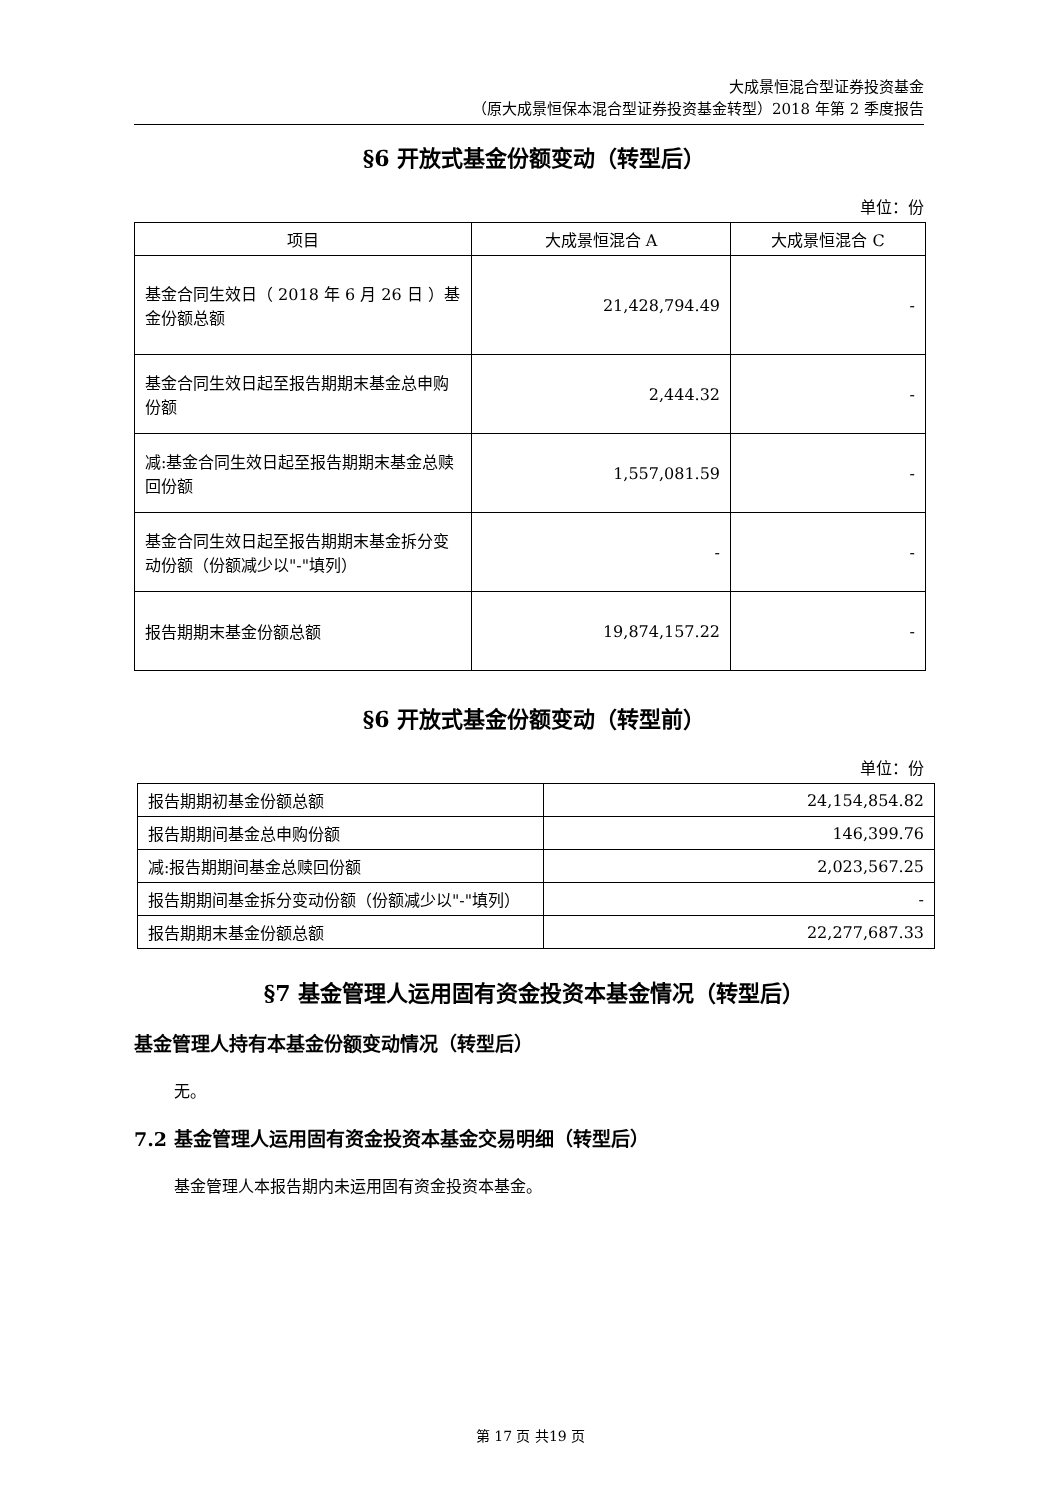大成景恒混合型证券投资基金
（原大成景恒保本混合型证券投资基金转型）2018 年第 2 季度报告
§6 开放式基金份额变动（转型后）
单位：份
| 项目 | 大成景恒混合 A | 大成景恒混合 C |
| --- | --- | --- |
| 基金合同生效日（ 2018 年 6 月 26 日 ）基金份额总额 | 21,428,794.49 | - |
| 基金合同生效日起至报告期期末基金总申购份额 | 2,444.32 | - |
| 减:基金合同生效日起至报告期期末基金总赎回份额 | 1,557,081.59 | - |
| 基金合同生效日起至报告期期末基金拆分变动份额（份额减少以"-"填列） | - | - |
| 报告期期末基金份额总额 | 19,874,157.22 | - |
§6 开放式基金份额变动（转型前）
单位：份
| 报告期期初基金份额总额 | 24,154,854.82 |
| 报告期期间基金总申购份额 | 146,399.76 |
| 减:报告期期间基金总赎回份额 | 2,023,567.25 |
| 报告期期间基金拆分变动份额（份额减少以"-"填列） | - |
| 报告期期末基金份额总额 | 22,277,687.33 |
§7 基金管理人运用固有资金投资本基金情况（转型后）
基金管理人持有本基金份额变动情况（转型后）
无。
7.2 基金管理人运用固有资金投资本基金交易明细（转型后）
基金管理人本报告期内未运用固有资金投资本基金。
第 17 页 共19 页